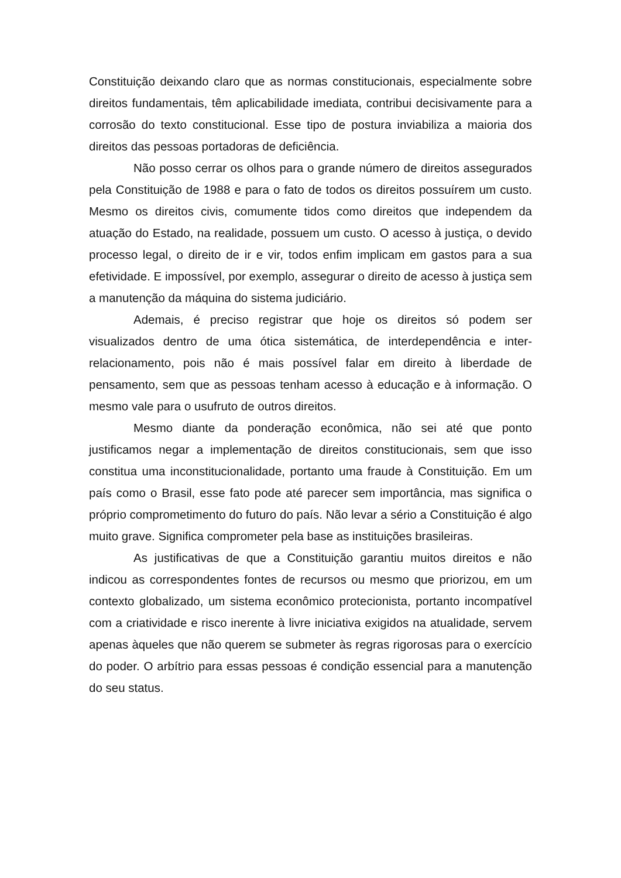Constituição deixando claro que as normas constitucionais, especialmente sobre direitos fundamentais, têm aplicabilidade imediata, contribui decisivamente para a corrosão do texto constitucional. Esse tipo de postura inviabiliza a maioria dos direitos das pessoas portadoras de deficiência.
Não posso cerrar os olhos para o grande número de direitos assegurados pela Constituição de 1988 e para o fato de todos os direitos possuírem um custo. Mesmo os direitos civis, comumente tidos como direitos que independem da atuação do Estado, na realidade, possuem um custo. O acesso à justiça, o devido processo legal, o direito de ir e vir, todos enfim implicam em gastos para a sua efetividade. E impossível, por exemplo, assegurar o direito de acesso à justiça sem a manutenção da máquina do sistema judiciário.
Ademais, é preciso registrar que hoje os direitos só podem ser visualizados dentro de uma ótica sistemática, de interdependência e inter-relacionamento, pois não é mais possível falar em direito à liberdade de pensamento, sem que as pessoas tenham acesso à educação e à informação. O mesmo vale para o usufruto de outros direitos.
Mesmo diante da ponderação econômica, não sei até que ponto justificamos negar a implementação de direitos constitucionais, sem que isso constitua uma inconstitucionalidade, portanto uma fraude à Constituição. Em um país como o Brasil, esse fato pode até parecer sem importância, mas significa o próprio comprometimento do futuro do país. Não levar a sério a Constituição é algo muito grave. Significa comprometer pela base as instituições brasileiras.
As justificativas de que a Constituição garantiu muitos direitos e não indicou as correspondentes fontes de recursos ou mesmo que priorizou, em um contexto globalizado, um sistema econômico protecionista, portanto incompatível com a criatividade e risco inerente à livre iniciativa exigidos na atualidade, servem apenas àqueles que não querem se submeter às regras rigorosas para o exercício do poder. O arbítrio para essas pessoas é condição essencial para a manutenção do seu status.